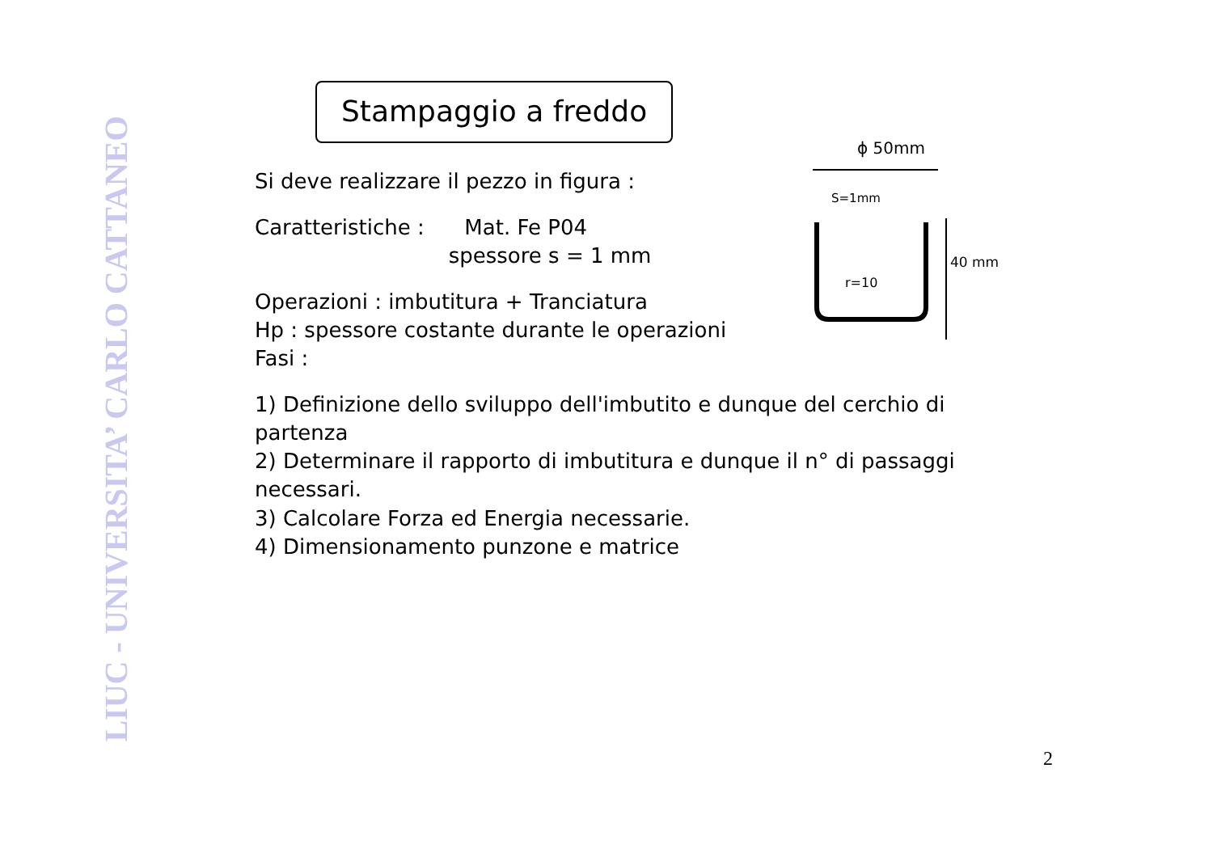LIUC - UNIVERSITA’ CARLO CATTANEO
Stampaggio a freddo
Si deve realizzare il pezzo in figura :
Caratteristiche : Mat. Fe P04
spessore s = 1 mm
Operazioni : imbutitura + Tranciatura
Hp : spessore costante durante le operazioni
Fasi :
1) Definizione dello sviluppo dell'imbutito e dunque del cerchio di partenza
2) Determinare il rapporto di imbutitura e dunque il n° di passaggi necessari.
3) Calcolare Forza ed Energia necessarie.
4) Dimensionamento punzone e matrice
ϕ 50mm
S=1mm
r=10
40 mm
2